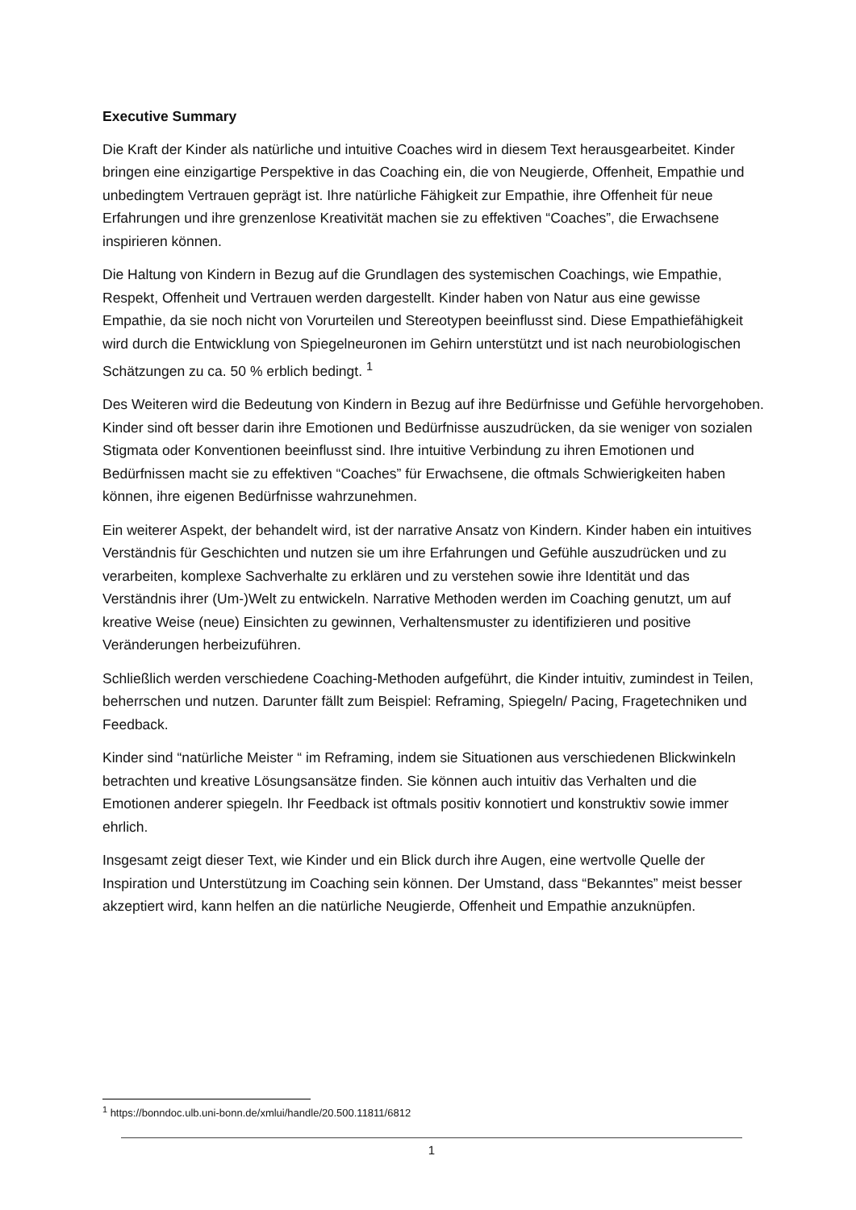Executive Summary
Die Kraft der Kinder als natürliche und intuitive Coaches wird in diesem Text herausgearbeitet. Kinder bringen eine einzigartige Perspektive in das Coaching ein, die von Neugierde, Offenheit, Empathie und unbedingtem Vertrauen geprägt ist. Ihre natürliche Fähigkeit zur Empathie, ihre Offenheit für neue Erfahrungen und ihre grenzenlose Kreativität machen sie zu effektiven “Coaches”, die Erwachsene inspirieren können.
Die Haltung von Kindern in Bezug auf die Grundlagen des systemischen Coachings, wie Empathie, Respekt, Offenheit und Vertrauen werden dargestellt. Kinder haben von Natur aus eine gewisse Empathie, da sie noch nicht von Vorurteilen und Stereotypen beeinflusst sind. Diese Empathiefähigkeit wird durch die Entwicklung von Spiegelneuronen im Gehirn unterstützt und ist nach neurobiologischen Schätzungen zu ca. 50 % erblich bedingt. <sup>1</sup>
Des Weiteren wird die Bedeutung von Kindern in Bezug auf ihre Bedürfnisse und Gefühle hervorgehoben. Kinder sind oft besser darin ihre Emotionen und Bedürfnisse auszudrücken, da sie weniger von sozialen Stigmata oder Konventionen beeinflusst sind. Ihre intuitive Verbindung zu ihren Emotionen und Bedürfnissen macht sie zu effektiven “Coaches” für Erwachsene, die oftmals Schwierigkeiten haben können, ihre eigenen Bedürfnisse wahrzunehmen.
Ein weiterer Aspekt, der behandelt wird, ist der narrative Ansatz von Kindern. Kinder haben ein intuitives Verständnis für Geschichten und nutzen sie um ihre Erfahrungen und Gefühle auszudrücken und zu verarbeiten, komplexe Sachverhalte zu erklären und zu verstehen sowie ihre Identität und das Verständnis ihrer (Um-)Welt zu entwickeln. Narrative Methoden werden im Coaching genutzt, um auf kreative Weise (neue) Einsichten zu gewinnen, Verhaltensmuster zu identifizieren und positive Veränderungen herbeizuführen.
Schließlich werden verschiedene Coaching-Methoden aufgeführt, die Kinder intuitiv, zumindest in Teilen, beherrschen und nutzen. Darunter fällt zum Beispiel: Reframing, Spiegeln/ Pacing, Fragetechniken und Feedback.
Kinder sind “natürliche Meister “ im Reframing, indem sie Situationen aus verschiedenen Blickwinkeln betrachten und kreative Lösungsansätze finden. Sie können auch intuitiv das Verhalten und die Emotionen anderer spiegeln. Ihr Feedback ist oftmals positiv konnotiert und konstruktiv sowie immer ehrlich.
Insgesamt zeigt dieser Text, wie Kinder und ein Blick durch ihre Augen, eine wertvolle Quelle der Inspiration und Unterstützung im Coaching sein können. Der Umstand, dass “Bekanntes” meist besser akzeptiert wird, kann helfen an die natürliche Neugierde, Offenheit und Empathie anzuknüpfen.
<sup>1</sup> https://bonndoc.ulb.uni-bonn.de/xmlui/handle/20.500.11811/6812
1